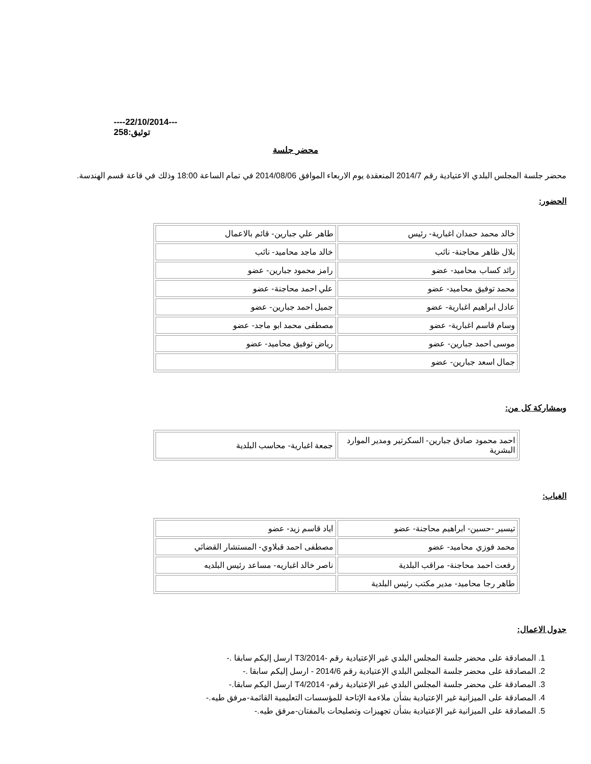----22/10/2014---
توثيق:258
محضر جلسة
محضر جلسة المجلس البلدي الاعتيادية رقم 2014/7 المنعقدة يوم الاربعاء الموافق 2014/08/06 في تمام الساعة 18:00 وذلك في قاعة قسم الهندسة.
الحضور:
| خالد محمد حمدان اغبارية- رئيس | طاهر علي جبارين- قائم بالاعمال |
| بلال ظاهر محاجنة- نائب | خالد ماجد محاميد- نائب |
| رائد كساب محاميد- عضو | رامز محمود جبارين- عضو |
| محمد توفيق محاميد- عضو | علي احمد محاجنة- عضو |
| عادل ابراهيم اغبارية- عضو | جميل احمد جبارين- عضو |
| وسام قاسم اغبارية- عضو | مصطفى محمد ابو ماجد- عضو |
| موسى احمد جبارين- عضو | رياض توفيق محاميد- عضو |
| جمال اسعد جبارين- عضو | |
وبمشاركة كل من:
| احمد محمود صادق جبارين- السكرتير ومدير الموارد البشرية | جمعة اغبارية- محاسب البلدية |
الغياب:
| تيسير -حسين- ابراهيم محاجنة- عضو | اياد قاسم زيد- عضو |
| محمد فوزي محاميد- عضو | مصطفى احمد قبلاوي- المستشار القضائي |
| رفعت احمد محاجنة- مراقب البلدية | ناصر خالد اغباريه- مساعد رئيس البلديه |
| طاهر رجا محاميد- مدير مكتب رئيس البلدية | |
جدول الاعمال:
1. المصادقة على محضر جلسة المجلس البلدي غير الإعتيادية رقم -T3/2014 ارسل إليكم سابقا .-
2. المصادقة على محضر جلسة المجلس البلدي الإعتيادية رقم 2014/6 - ارسل إليكم سابقا .-
3. المصادقة على محضر جلسة المجلس البلدي غير الإعتيادية رقم- T4/2014 ارسل اليكم سابقا.-
4. المصادقة على الميزانية غير الإعتيادية بشأن ملاءمة الإتاحة للمؤسسات التعليمية القائمة-مرفق طيه.-
5. المصادقة على الميزانية غير الإعتيادية بشأن تجهيزات وتصليحات بالمفتان-مرفق طيه.-